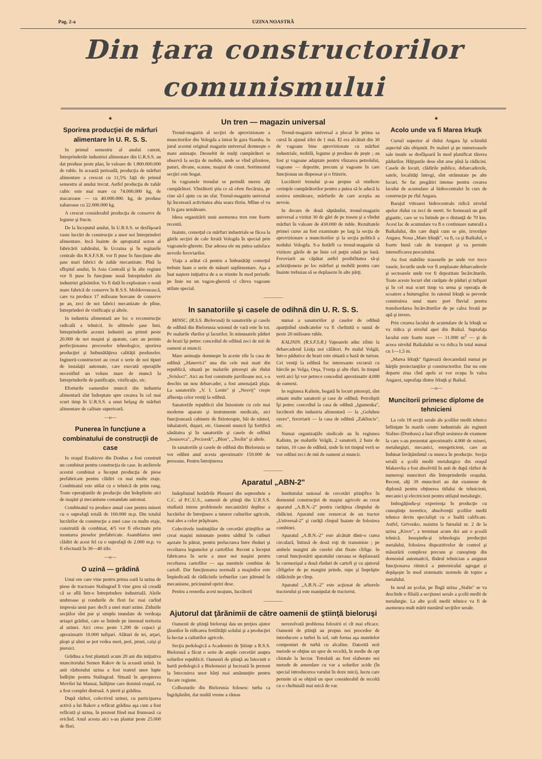Pag. 2-a UZINA NOASTRĂ
Din ţara constructorilor comunismului
★
Sporirea producţiei de mărfuri alimentare în U. R. S. S.
In primul semestru al anului curent, întreprinderile industriei alimentare din U.R.S.S. au dat produse peste plan, în valoare de 1.800.000.000 de ruble. In această perioadă, producţia de mărfuri alimentare a crescut cu 11,5% faţă de primul semestru al anului trecut. Astfel producţia de zahăr cubic este mai mare cu 74.000.000 kg, de macaroane — cu 40.000.000. kg, de produse zaharoase cu 22.000.000 kg.
A crescut considerabil producţia de conserve de legume şi fructe.
De la începutul anului, în U.R.S.S. se desfăşoară vaste lucrări de construcţie a unor noi întreprinderi alimentare. Incă înainte de apropiatul sezon al fabricării zahărului, în Ucraina şi în regiunile centrale din R.S.F.S.R. vor fi puse în funcţiune alte şase mari fabrici de zahăr mecanizate. Pînă la sfîrşitul anului, în Asia Centrală şi în alte regiuni vor fi puse în funcţiune nouă întreprinderi ale industriei grăsimilor. Va fi dată în exploatare o nouă mare fabrică de conserve în R.S.S. Moldovenească, care va produce 17 milioane borcane de conserve pe an, zeci de noi fabrici mecanizate de pîine, întreprinderi de vinificaţie şi altele.
In industria alimentară are loc o reconstrucţie radicală a tehnicii. In ultimele şase luni, întreprinderile acestei industrii au primit peste 20.000 de noi maşini şi aparate, care au permis perfecţionarea proceselor tehnologice, sporirea producţiei şi îmbunătăţirea calităţii produselor. Inginerii-constructori au creat o serie de noi tipuri de instalaţii automate, care execută operaţiile necesitînd un volum mare de muncă la întreprinderile de panificaţie, vinificaţie, etc.
Eforturile oamenilor muncii din industria alimentară sînt îndreptate spre crearea în cel mai scurt timp în U.R.S.S. a unui belşug de mărfuri alimentare de calitate superioară.
—o—
Punerea în funcţiune a combinatului de construcţii de case
In oraşul Enakievo din Donbas a fost construit un combinat pentru construcţia de case. In atelierele acestui combinat a început producţia de piese prefabricate pentru clădiri cu mai multe etaje. Combinatul este utilat cu o tehnică de prim rang. Toate operaţiunile de producţie sînt îndeplinite aici de maşini şi mecanisme comandate automat.
Combinatul va produce anual case pentru mineri cu o suprafaţă totală de 160.000 m.p. Din totalul lucrărilor de construcţie a unei case cu multe etaje, construită de combinat, 4/5 vor fi efectuate prin montarea pieselor prefabricate. Asamblarea unei clădiri de acest fel cu o suprafaţă de 2.000 m.p. va fi efectuată în 30—40 zile.
—o—
O uzină — grădină
Unui om care vine pentru prima oară la uzina de piese de tractoare Stalingrad îi vine greu să creadă că se află într-o întreprindere industrială. Aleile umbroase şi rondurile de flori fac mai curînd impresia unui parc decît a unei mari uzine. Zidurile secţiilor sînt pur şi simplu inundate de verdeaţa uriaşei grădini, care se întinde pe imensul teritoriu al uzinei. Aici cresc peste 1.200 de copaci şi aproximativ 10.000 tufişuri. Alături de tei, arţari, plopi şi ulmi se pot vedea meri, peri, pruni, caişi şi piersici.
Grădina a fost plantată acum 20 ani din iniţiativa muncitorului Semen Rakov de la această uzină. In anii războiului uzina a fost teatrul unor lupte îndîrjite pentru Stalingrad. Situată în apropierea Movilei lui Mamai, înălţime care domină oraşul, ea a fost complet distrusă. A pierit şi grădina.
După război, colectivul uzinei, cu participarea activă a lui Rakov a refăcut grădina aşa cum a fost refăcută şi uzina, în prezent fiind mai frumoasă ca oricînd. Anul acesta aici s-au plantat peste 25.000 de flori.
Un tren — magazin universal
Trenul-magazin al secţiei de aprovizionare a muncitorilor din Vologda a intrat în gara Siamba. In jurul acestui original magazin universal domneşte o mare animaţie. Deosebit de mulţi cumpărători se observă la secţia de mobile, unde se vînd şifoniere, paturi, divane, scaune, maşini de cusut. Sortimentul secţiei este bogat.
In vagoanele trenului se perindă mereu alţi cumpărători. Vînzătorii ştiu ce să ofere fiecăruia, pe cine să-l ajute cu un sfat. Trenul-magazin universal îşi încetează activitatea abia seara tîrziu. Mîine el va fi în gara următoare.
Ideea organizării unui asemenea tren este foarte recentă.
Inainte, comerţul cu mărfuri industriale se făcea la gările secţiei de cale ferată Vologda în special prin vagoanele-gherete. Dar adesea ele nu putea satisface nevoile feroviarilor.
Viaţa a arătat că pentru a îmbunătăţi comerţul trebuie luate o serie de măsuri suplimentare. Aşa a luat naştere iniţiativa de a se trimite în mod periodic pe linie nu un vagon-gheretă ci cîteva vagoane utilate special.
Trenul-magazin universal a plecat în prima sa cursă în ajunul zilei de 1 mai. El era alcătuit din 30 de vagoane bine aprovizionate cu mărfuri industriale, mobilă, legume şi produse de peşte ; au fost şi vagoane adaptate pentru vînzarea petrolului, vagoane — depozite, precum şi vagoane în care funcţionau un dispensar şi o frizerie.
Lucrătorii trenului şi-au propus să studieze cerinţele cumpărătorilor pentru a putea să le aducă la sosirea următoare, mărfurile de care aceştia au nevoie.
In decurs de două săptămîni, trenul-magazin universal a vizitat 30 de gări de pe traseu şi a vîndut mărfuri în valoare de 430.000 de ruble. Rezultatele primei curse au fost examinate pe larg la secţia de aprovizionare a muncitorilor şi la secţia politică a nodului Vologda. S-a hotărît ca trenul-magazin să viziteze gările de pe linie cel puţin odată pe lună. Feroviarii au căpătat astfel posibilitatea să-şi achiziţioneze pe loc mărfuri şi mobilă pentru care înainte trebuiau să se deplaseze în alte părţi.
————
In sanatoriile şi casele de odihnă din U. R. S. S.
MINSC. (R.S.S. Bielorusă) In sanatoriile şi casele de odihnă din Bielorusia sezonul de vară este în toi. Pe malurile rîurilor şi lacurilor, în minunatele păduri de brazi îşi petrec concediul de odihnă zeci de mii de oameni ai muncii.
Mare animaţie domneşte în aceste zile la casa de odihnă „Jdanovici" una din cele mai mari din republică, situată pe malurile pitoreşti ale rîului „Svisloci". Aici au fost construite pavilioane noi, s-a deschis un nou debarcader, a fost amenajată plaja. La sanatoriile „V. I. Lenin" şi „Nesvij" creşte afluenţa celor veniţi la odihnă.
Sanatoriile republicii sînt înzestrate cu cele mai moderne aparate şi instrumente medicale, aici funcţionează cabinete de fizioterapie, băi de nămol, inhalatorii, duşuri, etc. Oamenii muncii îşi fortifică sănătatea şi în sanatoriile şi casele de odihnă „Sosnovca", „Peciorsk", „Blon", „Teolin" şi altele.
In sanatoriile şi casele de odihnă din Bielorusia se vor odihni anul acesta aproximativ 150.000 de persoane. Pentru întreţinerea
numai a sanatoriilor şi caselor de odihnă aparţinînd sindicatelor va fi cheltuită o sumă de peste 20 milioane ruble.
KALININ. (R.S.F.S.R.) Vapoarele aduc zilnic la debarcaderul Lisiţa noi călători. Pe malul Volgăi, într-o pădurice de brazi este situată o bază de turism. Cei veniţi la odihnă fac interesante excursii cu bărcile pe Volga, Orşa, Tverţa şi alte rîuri. In timpul verii aici îşi vor petrece concediul aproximativ 4.000 de oameni.
In regiunea Kalinin, bogată în locuri pitoreşti, sînt situate multe sanatorii şi case de odihnă. Petroliştii îşi petrec concediul la casa de odihnă „Igumenka", lucrătorii din industria alimentară — la „Goluboe ozero", feroviarii — la casa de odihnă „Zakliucie", etc.
Numai organizaţiile sindicale au în regiunea Kalinin, pe malurile Volgăi, 2 sanatorii, 2 baze de turism, 10 case de odihnă, unde în tot timpul verii se vor odihni zeci de mii de oameni ai muncii.
————
Aparatul „ABN-2"
Indeplinind hotărîrile Plenarei din septembrie a C.C. al P.C.U.S., oamenii de ştiinţă din U.R.S.S. studiază intens problemele mecanizării depline a lucrărilor de întreţinere a tuturor culturilor agricole, mai ales a celor prăşitoare.
Colectivele instituţiilor de cercetări ştiinţifice au creat maşini minunate pentru săditul în cuiburi aşezate în pătrat, pentru prelucrarea între rînduri şi recoltarea legumelor şi cartofilor. Recent a început fabricarea în serie a unor noi maşini pentru recoltarea cartofilor — aşa numitele combine de cartofi. Dar funcţionarea normală a maşinilor este împiedicată de rădăcinile ierburilor care pătrund în mecanisme, pricinuind opriri dese.
Pentru a remedia acest neajuns, lucrătorii
Institutului unional de cercetări ştiinţifice în domeniul construcţiei de maşini agricole au creat aparatul „A.B.N.-2" pentru curăţirea cîmpului de rădăcini. Aparatul este remorcat de un tractor „Universal-2" şi curăţă cîmpul înainte de folosirea combinei.
Aparatul „A.B.N.-2" este alcătuit dintr-o curea circulară, întinsă de două roţi de transmisie ; pe ambele margini ale curelei sînt fixate cîrlige. In cursul funcţionării aparatului cureaua se deplasează în curmezişul a două rînduri de cartofi şi cu ajutorul cîrligelor de pe margini prinde, rupe şi împrăştie rădăcinile pe cîmp.
Aparatul „A.B.N.-2" este acţionat de arborele tractorului şi este manipulat de tractorist.
————
Ajutorul dat ţărănimii de către oamenii de ştiinţă bieloruşi
Oamenii de ştiinţă bieloruşi dau un preţios ajutor ţăranilor în ridicarea fertilităţii solului şi a producţiei la hectar a culturilor agricole.
Secţia pedologică a Academiei de Ştiinţe a R.S.S. Bielorusă a făcut o serie de ample cercetări asupra solurilor republicii. Oamenii de ştiinţă au întocmit o hartă pedologică a Bielorusiei şi lucrează în prezent la întocmirea unor hărţi mai amănunţite pentru fiecare regiune.
Colhozurile din Bielorusia folosesc turba ca îngrăşămînt, dar multă vreme a rămas
nerezolvată problema folosirii ei cît mai eficace. Oamenii de ştiinţă au propus noi procedee de introducere a turbei în sol, sub forma aşa numitelor composturi de turbă cu alcaline. Datorită noii metode se obţine un spor de recoltă, în medie de opt chintale la hectar. Totodată au fost elaborate noi metode de amendare cu var a solurilor acide (în special introducerea varului în doze mici), lucru care permite să se obţină un spor considerabil de recoltă cu o cheltuială mai mică de var.
★
Acolo unde va fi Marea Irkuţk
Cursul superior al rîului Angara îşi schimbă aspectul său obişnuit. Pe maluri şi pe numeroasele sale insule se desfăşoară în mod planificat tăierea pădurilor. Hăţişurile dese sînt arse pînă la rădăcini. Casele de locuit, clădirile publice, debarcaderele, satele, localităţi întregi, sînt strămutate pe alte locuri. Se fac pregătiri intense pentru crearea lacului de acumulare al hidrocentralei în curs de construcţie pe rîul Angara.
Barajul viitoarei hidrocentrale ridică nivelul apelor rîului cu zeci de metri. Se formează un golf gigantic, care se va întinde pe o distanţă de 70 km. Acest lac de acumulare va fi o continuare naturală a Baikalului, din care după cum se ştie, izvorăşte Angara. Noua „Mare Irkuţk", va fi, ca şi Baikalul, o foarte bună cale de transport şi va permite intensificarea pescuitului.
Au fost stabilite traseurile pe unde vor trece vasele, locurile unde vor fi amplasate debarcaderele şi sectoarele unde vor fi depozitate încărcăturile. Toate aceste locuri sînt curăţate de păduri şi tufişuri şi în cel mai scurt timp va urma şi operaţia de scoatere a buturugilor. In raionul Irkuţk se prevede construirea unui mare port fluvial pentru transbordarea încărcăturilor de pe calea ferată pe apă şi invers.
Prin crearea lacului de acumulare de la Irkuţk se va ridica şi nivelul apei din Baikal. Suprafaţa lacului este foarte mare — 31.000 m<sup>2</sup> — şi de aceea nivelul Baikalului se va ridica în total numai cu 1—1,5 m.
„Marea Irkuţk" figurează deocamdată numai pe hărţile proiectanţilor şi constructorilor. Dar nu este departe ziua cînd apele ei vor ocupa în valea Angarei, suprafaţa dintre Irkuţk şi Baikal.
—o—
Muncitorii primesc diplome de tehnicieni
La cele 18 secţii serale ale şcolilor medii tehnice înfiinţate în marile centre industriale ale regiunii Stalino (Donbass) a luat sfîrşit sesiunea de examene la care s-au prezentat aproximativ 4.000 de mineri, metalurgişti, mecanici, energeticieni, care au îmbinat învăţămîntul cu munca în producţie. Secţia serală a şcolii medii metalurgice din oraşul Makeevka a fost absolvită în anii de după război de numeroşi muncitori din întreprinderile oraşului. Recent, alţi 39 muncitori au dat examene de diplomă pentru obţinerea titlului de tehnicieni, mecanici şi electricieni pentru utilajul metalurgic.
Imbogăţindu-şi experienţa în producţie cu cunoştinţe teoretice, absolvenţii şcolilor medii tehnice devin specialişti cu o înaltă calificare. Astfel, Grivenko, maistru la furnalul nr. 2 de la uzina „Kirov", a terminat acum doi ani o şcoală tehnică. Insuşindu-şi tehnologia producţiei metalului, folosirea dispozitivelor de control şi măsurării complexe precum şi cunoştinţe din domeniul automaticii, tînărul tehnician a asigurat funcţionarea ritmică a puternicului agregat şi depăşeşte în mod sistematic normele de topire a metalului.
In noul an şcolar, pe lîngă uzina „Stalin" se va deschide o filială a secţiunei serale a şcolii medii de metalurgie. La alte şcoli medii tehnice va fi de asemenea mult mărit numărul secţiilor serale.